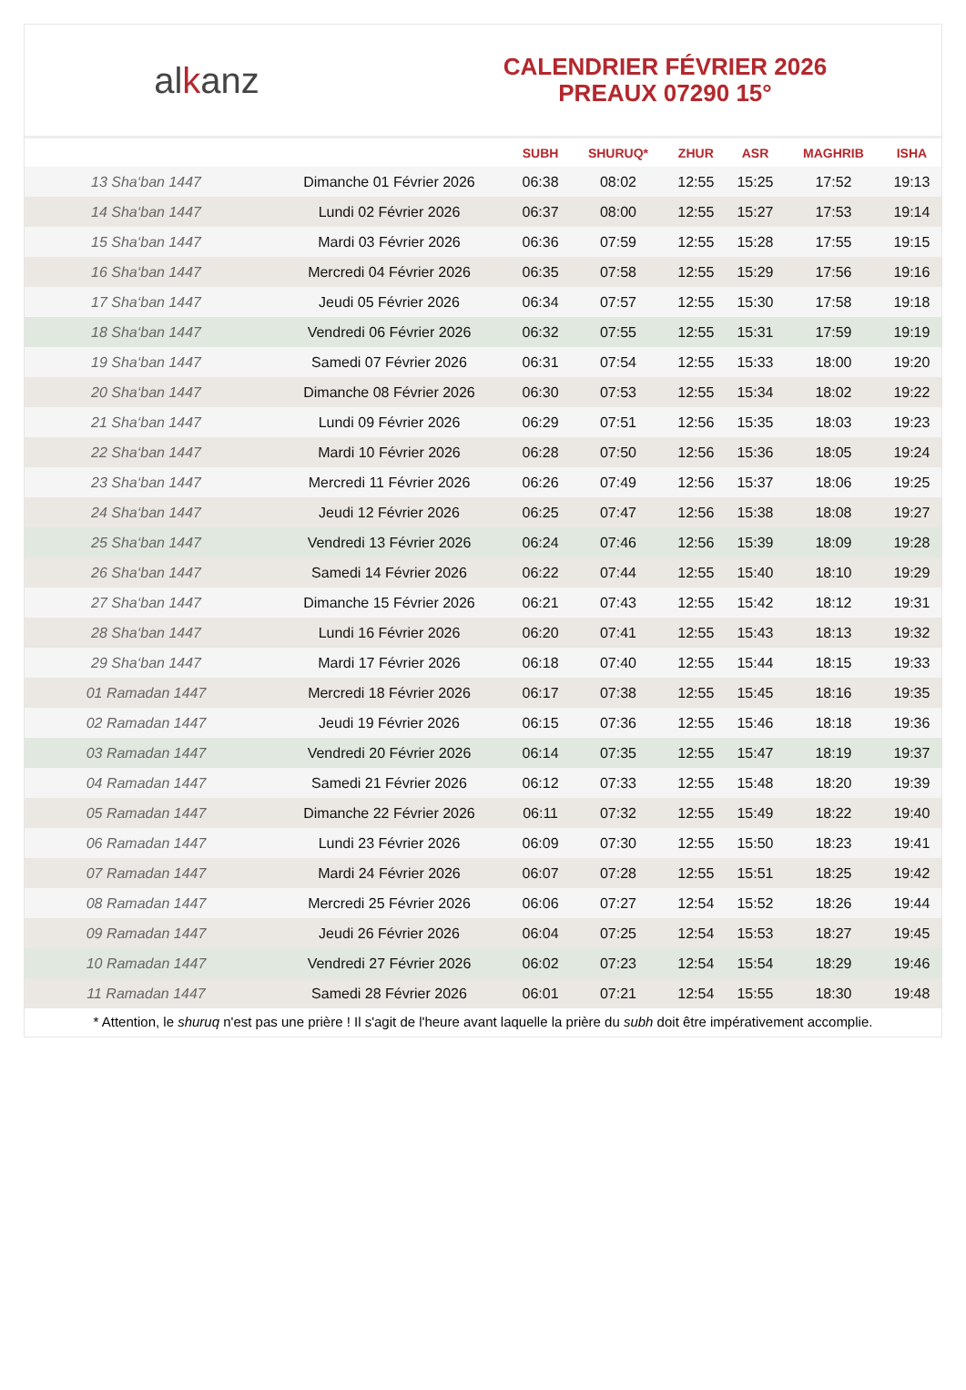alkanz
CALENDRIER FÉVRIER 2026
PREAUX 07290 15°
| | | SUBH | SHURUQ* | ZHUR | ASR | MAGHRIB | ISHA |
| --- | --- | --- | --- | --- | --- | --- | --- |
| 13 Sha‘ban 1447 | Dimanche 01 Février 2026 | 06:38 | 08:02 | 12:55 | 15:25 | 17:52 | 19:13 |
| 14 Sha‘ban 1447 | Lundi 02 Février 2026 | 06:37 | 08:00 | 12:55 | 15:27 | 17:53 | 19:14 |
| 15 Sha‘ban 1447 | Mardi 03 Février 2026 | 06:36 | 07:59 | 12:55 | 15:28 | 17:55 | 19:15 |
| 16 Sha‘ban 1447 | Mercredi 04 Février 2026 | 06:35 | 07:58 | 12:55 | 15:29 | 17:56 | 19:16 |
| 17 Sha‘ban 1447 | Jeudi 05 Février 2026 | 06:34 | 07:57 | 12:55 | 15:30 | 17:58 | 19:18 |
| 18 Sha‘ban 1447 | Vendredi 06 Février 2026 | 06:32 | 07:55 | 12:55 | 15:31 | 17:59 | 19:19 |
| 19 Sha‘ban 1447 | Samedi 07 Février 2026 | 06:31 | 07:54 | 12:55 | 15:33 | 18:00 | 19:20 |
| 20 Sha‘ban 1447 | Dimanche 08 Février 2026 | 06:30 | 07:53 | 12:55 | 15:34 | 18:02 | 19:22 |
| 21 Sha‘ban 1447 | Lundi 09 Février 2026 | 06:29 | 07:51 | 12:56 | 15:35 | 18:03 | 19:23 |
| 22 Sha‘ban 1447 | Mardi 10 Février 2026 | 06:28 | 07:50 | 12:56 | 15:36 | 18:05 | 19:24 |
| 23 Sha‘ban 1447 | Mercredi 11 Février 2026 | 06:26 | 07:49 | 12:56 | 15:37 | 18:06 | 19:25 |
| 24 Sha‘ban 1447 | Jeudi 12 Février 2026 | 06:25 | 07:47 | 12:56 | 15:38 | 18:08 | 19:27 |
| 25 Sha‘ban 1447 | Vendredi 13 Février 2026 | 06:24 | 07:46 | 12:56 | 15:39 | 18:09 | 19:28 |
| 26 Sha‘ban 1447 | Samedi 14 Février 2026 | 06:22 | 07:44 | 12:55 | 15:40 | 18:10 | 19:29 |
| 27 Sha‘ban 1447 | Dimanche 15 Février 2026 | 06:21 | 07:43 | 12:55 | 15:42 | 18:12 | 19:31 |
| 28 Sha‘ban 1447 | Lundi 16 Février 2026 | 06:20 | 07:41 | 12:55 | 15:43 | 18:13 | 19:32 |
| 29 Sha‘ban 1447 | Mardi 17 Février 2026 | 06:18 | 07:40 | 12:55 | 15:44 | 18:15 | 19:33 |
| 01 Ramadan 1447 | Mercredi 18 Février 2026 | 06:17 | 07:38 | 12:55 | 15:45 | 18:16 | 19:35 |
| 02 Ramadan 1447 | Jeudi 19 Février 2026 | 06:15 | 07:36 | 12:55 | 15:46 | 18:18 | 19:36 |
| 03 Ramadan 1447 | Vendredi 20 Février 2026 | 06:14 | 07:35 | 12:55 | 15:47 | 18:19 | 19:37 |
| 04 Ramadan 1447 | Samedi 21 Février 2026 | 06:12 | 07:33 | 12:55 | 15:48 | 18:20 | 19:39 |
| 05 Ramadan 1447 | Dimanche 22 Février 2026 | 06:11 | 07:32 | 12:55 | 15:49 | 18:22 | 19:40 |
| 06 Ramadan 1447 | Lundi 23 Février 2026 | 06:09 | 07:30 | 12:55 | 15:50 | 18:23 | 19:41 |
| 07 Ramadan 1447 | Mardi 24 Février 2026 | 06:07 | 07:28 | 12:55 | 15:51 | 18:25 | 19:42 |
| 08 Ramadan 1447 | Mercredi 25 Février 2026 | 06:06 | 07:27 | 12:54 | 15:52 | 18:26 | 19:44 |
| 09 Ramadan 1447 | Jeudi 26 Février 2026 | 06:04 | 07:25 | 12:54 | 15:53 | 18:27 | 19:45 |
| 10 Ramadan 1447 | Vendredi 27 Février 2026 | 06:02 | 07:23 | 12:54 | 15:54 | 18:29 | 19:46 |
| 11 Ramadan 1447 | Samedi 28 Février 2026 | 06:01 | 07:21 | 12:54 | 15:55 | 18:30 | 19:48 |
* Attention, le shuruq n'est pas une prière ! Il s'agit de l'heure avant laquelle la prière du subh doit être impérativement accomplie.